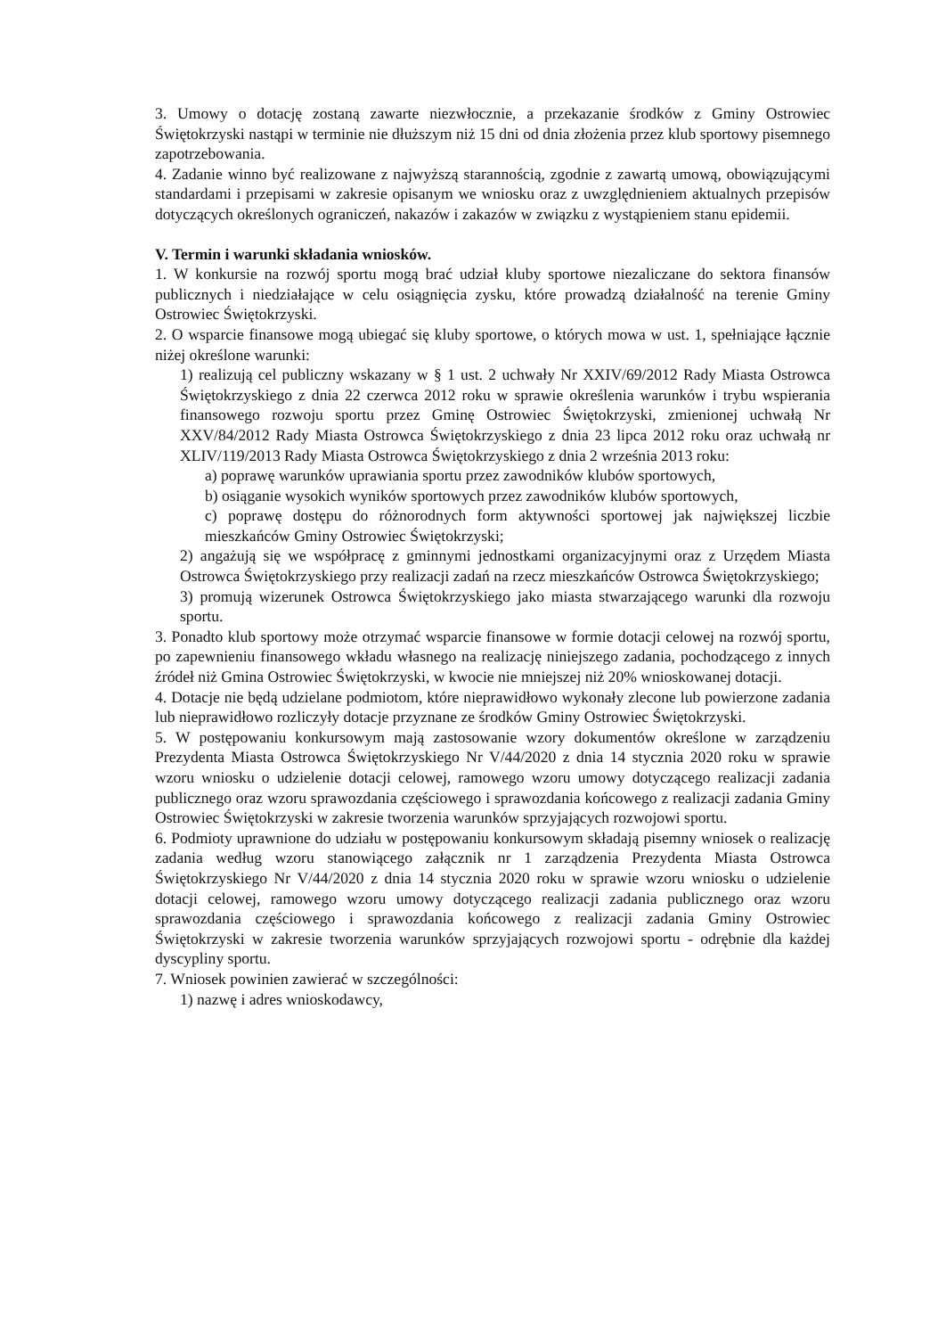3. Umowy o dotację zostaną zawarte niezwłocznie, a przekazanie środków z Gminy Ostrowiec Świętokrzyski nastąpi w terminie nie dłuższym niż 15 dni od dnia złożenia przez klub sportowy pisemnego zapotrzebowania.
4. Zadanie winno być realizowane z najwyższą starannością, zgodnie z zawartą umową, obowiązującymi standardami i przepisami w zakresie opisanym we wniosku oraz z uwzględnieniem aktualnych przepisów dotyczących określonych ograniczeń, nakazów i zakazów w związku z wystąpieniem stanu epidemii.
V. Termin i warunki składania wniosków.
1. W konkursie na rozwój sportu mogą brać udział kluby sportowe niezaliczane do sektora finansów publicznych i niedziałające w celu osiągnięcia zysku, które prowadzą działalność na terenie Gminy Ostrowiec Świętokrzyski.
2. O wsparcie finansowe mogą ubiegać się kluby sportowe, o których mowa w ust. 1, spełniające łącznie niżej określone warunki:
1) realizują cel publiczny wskazany w § 1 ust. 2 uchwały Nr XXIV/69/2012 Rady Miasta Ostrowca Świętokrzyskiego z dnia 22 czerwca 2012 roku w sprawie określenia warunków i trybu wspierania finansowego rozwoju sportu przez Gminę Ostrowiec Świętokrzyski, zmienionej uchwałą Nr XXV/84/2012 Rady Miasta Ostrowca Świętokrzyskiego z dnia 23 lipca 2012 roku oraz uchwałą nr XLIV/119/2013 Rady Miasta Ostrowca Świętokrzyskiego z dnia 2 września 2013 roku:
a) poprawę warunków uprawiania sportu przez zawodników klubów sportowych,
b) osiąganie wysokich wyników sportowych przez zawodników klubów sportowych,
c) poprawę dostępu do różnorodnych form aktywności sportowej jak największej liczbie mieszkańców Gminy Ostrowiec Świętokrzyski;
2) angażują się we współpracę z gminnymi jednostkami organizacyjnymi oraz z Urzędem Miasta Ostrowca Świętokrzyskiego przy realizacji zadań na rzecz mieszkańców Ostrowca Świętokrzyskiego;
3) promują wizerunek Ostrowca Świętokrzyskiego jako miasta stwarzającego warunki dla rozwoju sportu.
3. Ponadto klub sportowy może otrzymać wsparcie finansowe w formie dotacji celowej na rozwój sportu, po zapewnieniu finansowego wkładu własnego na realizację niniejszego zadania, pochodzącego z innych źródeł niż Gmina Ostrowiec Świętokrzyski, w kwocie nie mniejszej niż 20% wnioskowanej dotacji.
4. Dotacje nie będą udzielane podmiotom, które nieprawidłowo wykonały zlecone lub powierzone zadania lub nieprawidłowo rozliczyły dotacje przyznane ze środków Gminy Ostrowiec Świętokrzyski.
5. W postępowaniu konkursowym mają zastosowanie wzory dokumentów określone w zarządzeniu Prezydenta Miasta Ostrowca Świętokrzyskiego Nr V/44/2020 z dnia 14 stycznia 2020 roku w sprawie wzoru wniosku o udzielenie dotacji celowej, ramowego wzoru umowy dotyczącego realizacji zadania publicznego oraz wzoru sprawozdania częściowego i sprawozdania końcowego z realizacji zadania Gminy Ostrowiec Świętokrzyski w zakresie tworzenia warunków sprzyjających rozwojowi sportu.
6. Podmioty uprawnione do udziału w postępowaniu konkursowym składają pisemny wniosek o realizację zadania według wzoru stanowiącego załącznik nr 1 zarządzenia Prezydenta Miasta Ostrowca Świętokrzyskiego Nr V/44/2020 z dnia 14 stycznia 2020 roku w sprawie wzoru wniosku o udzielenie dotacji celowej, ramowego wzoru umowy dotyczącego realizacji zadania publicznego oraz wzoru sprawozdania częściowego i sprawozdania końcowego z realizacji zadania Gminy Ostrowiec Świętokrzyski w zakresie tworzenia warunków sprzyjających rozwojowi sportu - odrębnie dla każdej dyscypliny sportu.
7. Wniosek powinien zawierać w szczególności:
1) nazwę i adres wnioskodawcy,